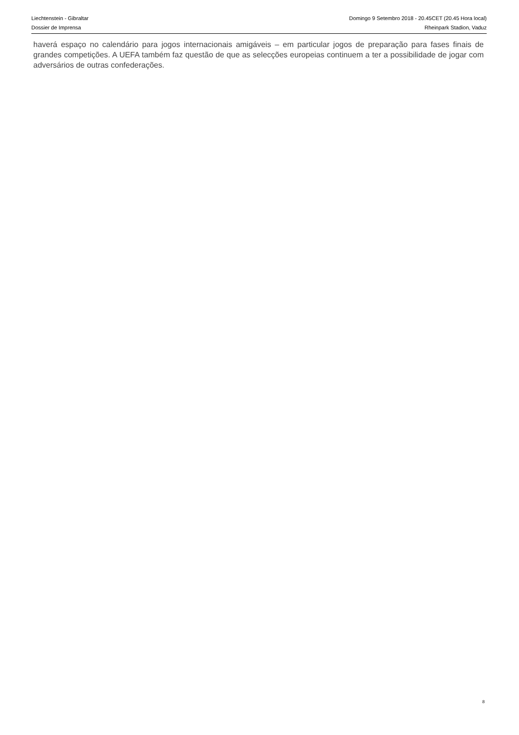Liechtenstein - Gibraltar
Dossier de Imprensa
Domingo 9 Setembro 2018 - 20.45CET (20.45 Hora local)
Rheinpark Stadion, Vaduz
haverá espaço no calendário para jogos internacionais amigáveis – em particular jogos de preparação para fases finais de grandes competições. A UEFA também faz questão de que as selecções europeias continuem a ter a possibilidade de jogar com adversários de outras confederações.
8